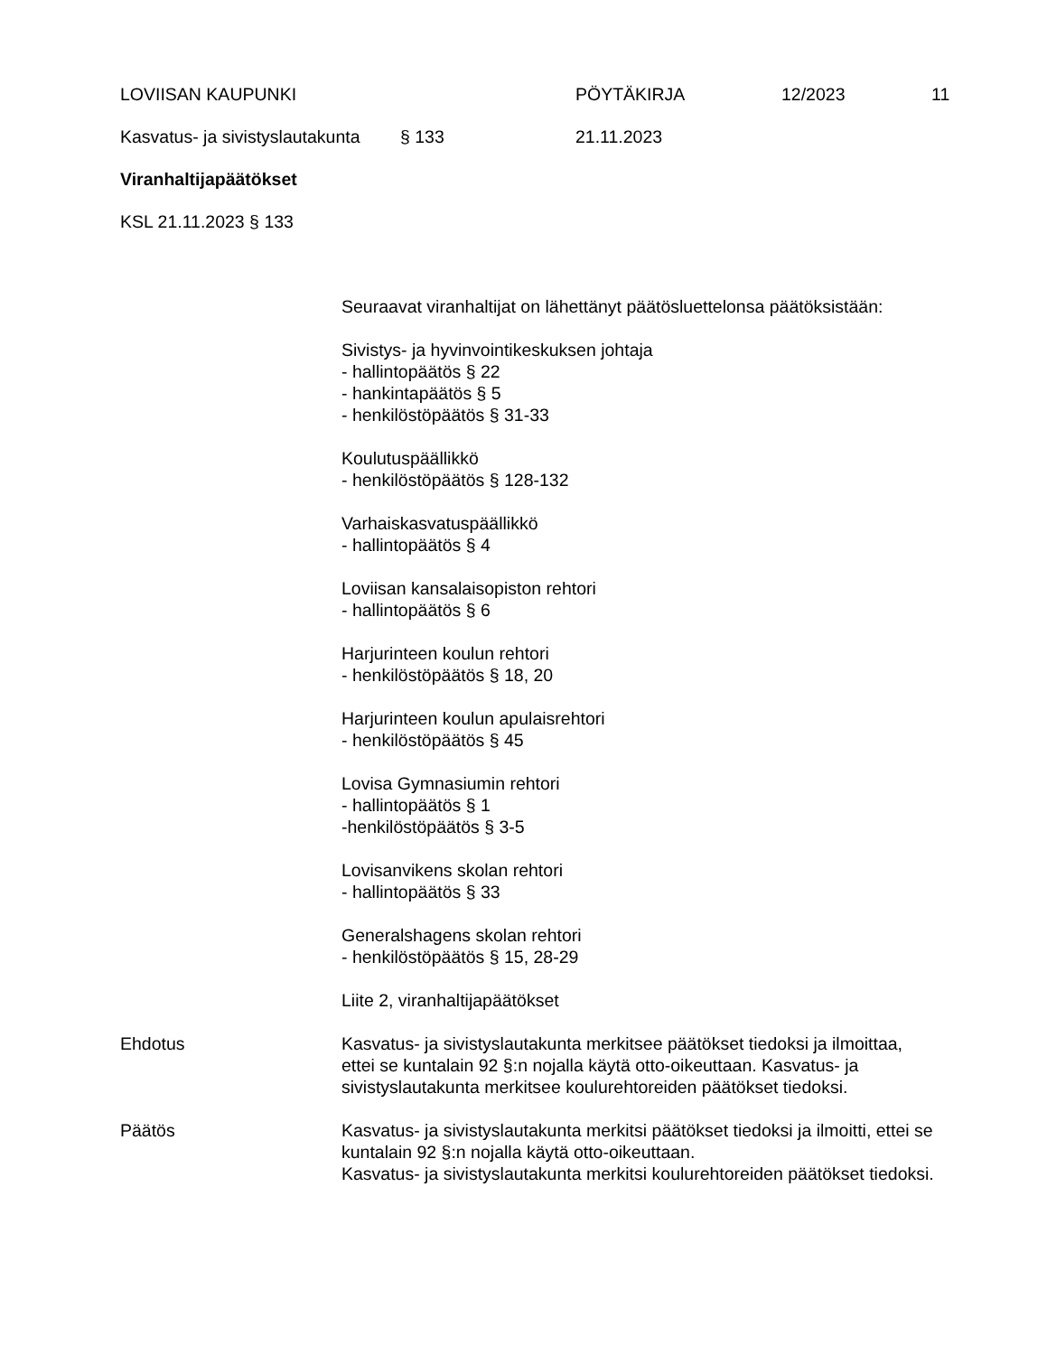LOVIISAN KAUPUNKI PÖYTÄKIRJA 12/2023 11
Kasvatus- ja sivistyslautakunta § 133 21.11.2023
Viranhaltijapäätökset
KSL 21.11.2023 § 133
Seuraavat viranhaltijat on lähettänyt päätösluettelonsa päätöksistään:
Sivistys- ja hyvinvointikeskuksen johtaja
- hallintopäätös § 22
- hankintapäätös § 5
- henkilöstöpäätös § 31-33
Koulutuspäällikkö
- henkilöstöpäätös § 128-132
Varhaiskasvatuspäällikkö
- hallintopäätös § 4
Loviisan kansalaisopiston rehtori
- hallintopäätös § 6
Harjurinteen koulun rehtori
- henkilöstöpäätös § 18, 20
Harjurinteen koulun apulaisrehtori
- henkilöstöpäätös § 45
Lovisa Gymnasiumin rehtori
- hallintopäätös § 1
-henkilöstöpäätös § 3-5
Lovisanvikens skolan rehtori
- hallintopäätös § 33
Generalshagens skolan rehtori
- henkilöstöpäätös § 15, 28-29
Liite 2, viranhaltijapäätökset
Ehdotus Kasvatus- ja sivistyslautakunta merkitsee päätökset tiedoksi ja ilmoittaa, ettei se kuntalain 92 §:n nojalla käytä otto-oikeuttaan. Kasvatus- ja sivistyslautakunta merkitsee koulurehtoreiden päätökset tiedoksi.
Päätös Kasvatus- ja sivistyslautakunta merkitsi päätökset tiedoksi ja ilmoitti, ettei se kuntalain 92 §:n nojalla käytä otto-oikeuttaan.
Kasvatus- ja sivistyslautakunta merkitsi koulurehtoreiden päätökset tiedoksi.